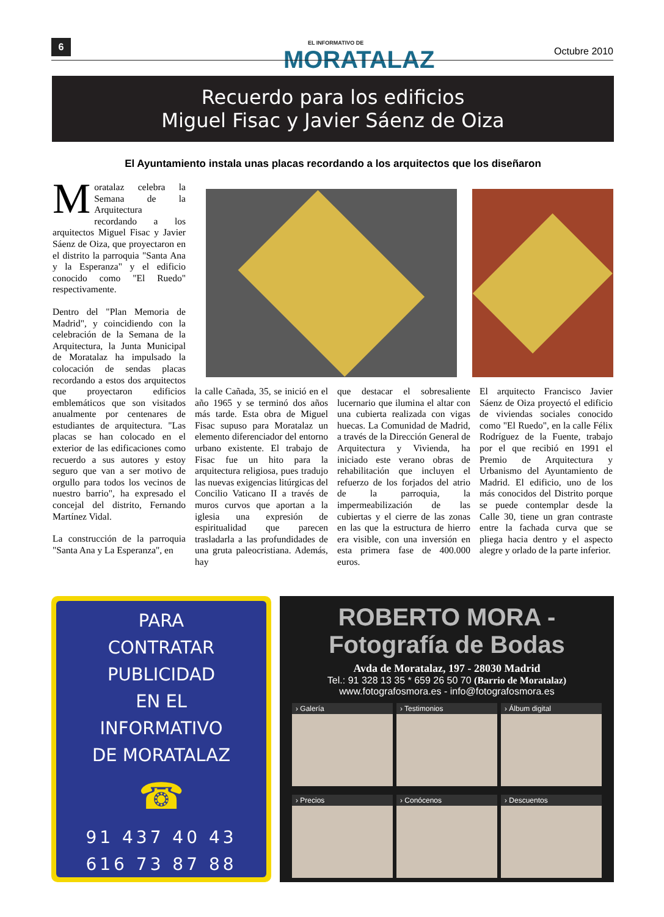6 EL INFORMATIVO DE
MORATALAZ
Octubre 2010
Recuerdo para los edificios
Miguel Fisac y Javier Sáenz de Oiza
El Ayuntamiento instala unas placas recordando a los arquitectos que los diseñaron
Moratalaz celebra la Semana de la Arquitectura recordando a los arquitectos Miguel Fisac y Javier Sáenz de Oiza, que proyectaron en el distrito la parroquia "Santa Ana y la Esperanza" y el edificio conocido como "El Ruedo" respectivamente.
Dentro del "Plan Memoria de Madrid", y coincidiendo con la celebración de la Semana de la Arquitectura, la Junta Municipal de Moratalaz ha impulsado la colocación de sendas placas recordando a estos dos arquitectos que proyectaron edificios emblemáticos que son visitados anualmente por centenares de estudiantes de arquitectura. "Las placas se han colocado en el exterior de las edificaciones como recuerdo a sus autores y estoy seguro que van a ser motivo de orgullo para todos los vecinos de nuestro barrio", ha expresado el concejal del distrito, Fernando Martínez Vidal.
La construcción de la parroquia "Santa Ana y La Esperanza", en
la calle Cañada, 35, se inició en el año 1965 y se terminó dos años más tarde. Esta obra de Miguel Fisac supuso para Moratalaz un elemento diferenciador del entorno urbano existente. El trabajo de Fisac fue un hito para la arquitectura religiosa, pues tradujo las nuevas exigencias litúrgicas del Concilio Vaticano II a través de muros curvos que aportan a la iglesia una expresión de espiritualidad que parecen trasladarla a las profundidades de una gruta paleocristiana. Además, hay
que destacar el sobresaliente lucernario que ilumina el altar con una cubierta realizada con vigas huecas. La Comunidad de Madrid, a través de la Dirección General de Arquitectura y Vivienda, ha iniciado este verano obras de rehabilitación que incluyen el refuerzo de los forjados del atrio de la parroquia, la impermeabilización de las cubiertas y el cierre de las zonas en las que la estructura de hierro era visible, con una inversión en esta primera fase de 400.000 euros.
El arquitecto Francisco Javier Sáenz de Oiza proyectó el edificio de viviendas sociales conocido como "El Ruedo", en la calle Félix Rodríguez de la Fuente, trabajo por el que recibió en 1991 el Premio de Arquitectura y Urbanismo del Ayuntamiento de Madrid. El edificio, uno de los más conocidos del Distrito porque se puede contemplar desde la Calle 30, tiene un gran contraste entre la fachada curva que se pliega hacia dentro y el aspecto alegre y orlado de la parte inferior.
PARA
CONTRATAR
PUBLICIDAD
EN EL
INFORMATIVO
DE MORATALAZ
☎
91 437 40 43
616 73 87 88
ROBERTO MORA - Fotografía de Bodas
Avda de Moratalaz, 197 - 28030 Madrid
Tel.: 91 328 13 35 * 659 26 50 70 (Barrio de Moratalaz)
www.fotografosmora.es - info@fotografosmora.es
› Galería
› Testimonios
› Álbum digital
› Precios
› Conócenos
› Descuentos